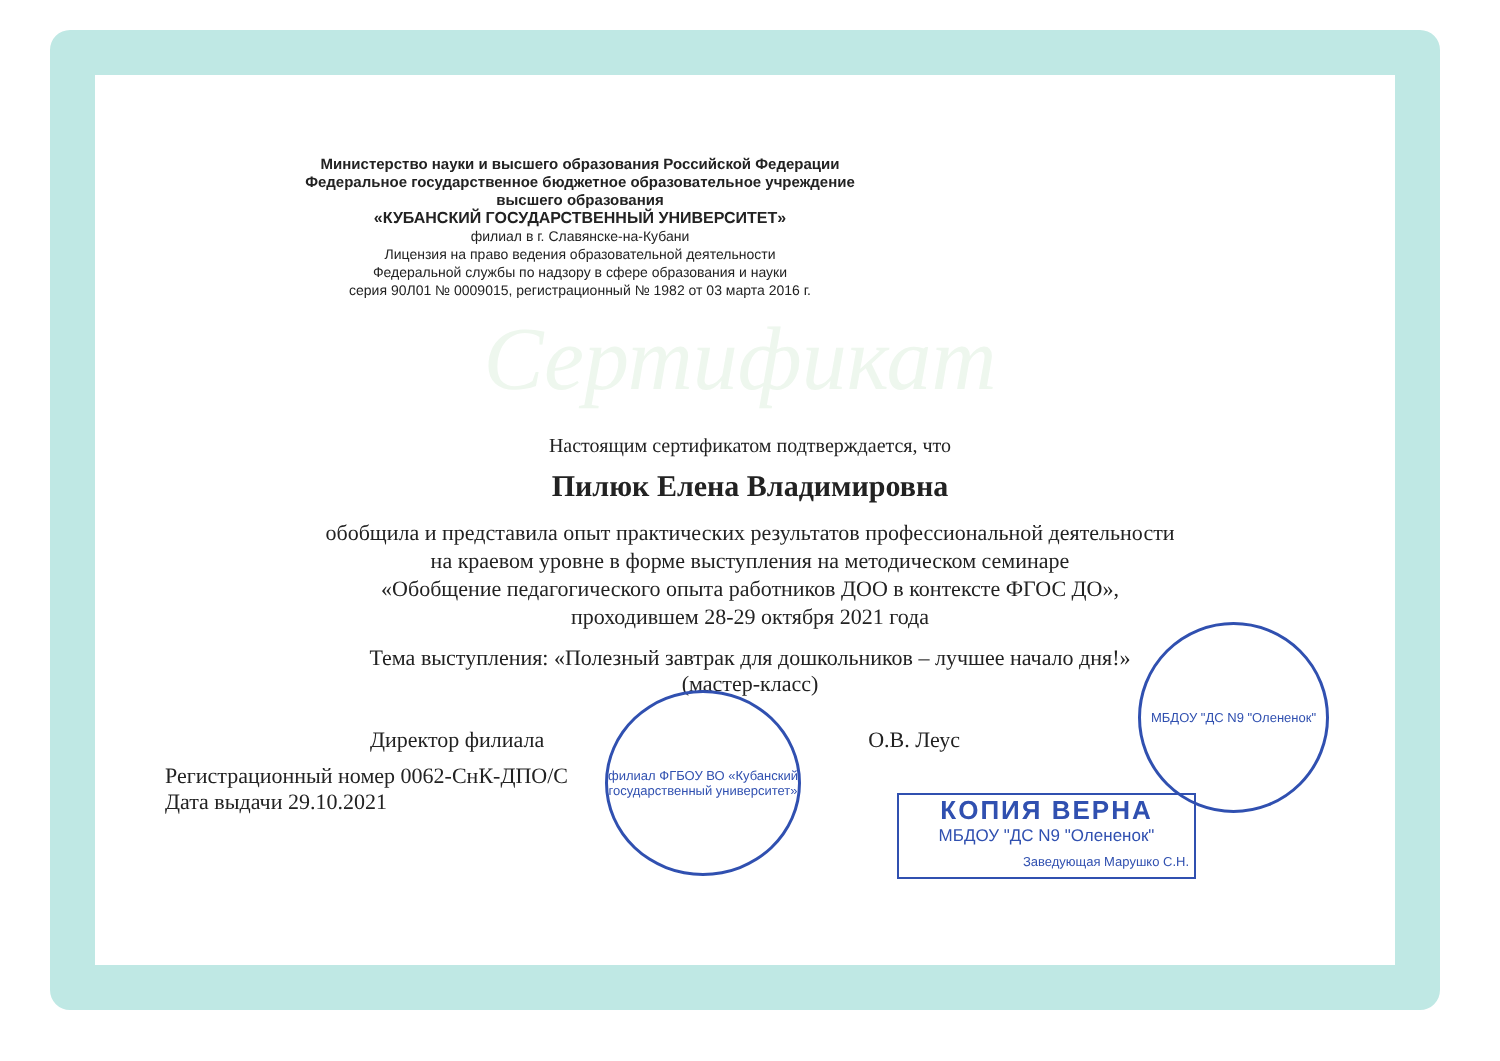Министерство науки и высшего образования Российской Федерации
Федеральное государственное бюджетное образовательное учреждение
высшего образования
«КУБАНСКИЙ ГОСУДАРСТВЕННЫЙ УНИВЕРСИТЕТ»
филиал в г. Славянске-на-Кубани
Лицензия на право ведения образовательной деятельности
Федеральной службы по надзору в сфере образования и науки
серия 90Л01 № 0009015, регистрационный № 1982 от 03 марта 2016 г.
Сертификат
Настоящим сертификатом подтверждается, что
Пилюк Елена Владимировна
обобщила и представила опыт практических результатов профессиональной деятельности
на краевом уровне в форме выступления на методическом семинаре
«Обобщение педагогического опыта работников ДОО в контексте ФГОС ДО»,
проходившем 28-29 октября 2021 года
Тема выступления: «Полезный завтрак для дошкольников – лучшее начало дня!»
(мастер-класс)
Директор филиала О.В. Леус
Регистрационный номер 0062-СнК-ДПО/С
Дата выдачи 29.10.2021
филиал ФГБОУ ВО «Кубанский государственный университет»
МБДОУ "ДС N9 "Олененок"
КОПИЯ ВЕРНА
МБДОУ "ДС N9 "Олененок"
Заведующая Марушко С.Н.